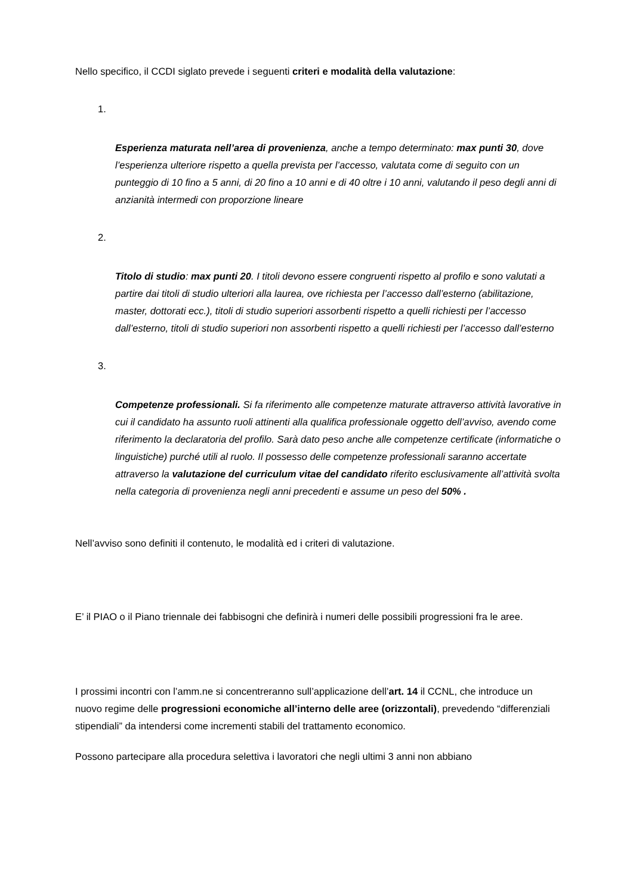Nello specifico, il CCDI siglato prevede i seguenti criteri e modalità della valutazione:
1.
Esperienza maturata nell’area di provenienza, anche a tempo determinato: max punti 30, dove l’esperienza ulteriore rispetto a quella prevista per l’accesso, valutata come di seguito con un punteggio di 10 fino a 5 anni, di 20 fino a 10 anni e di 40 oltre i 10 anni, valutando il peso degli anni di anzianità intermedi con proporzione lineare
2.
Titolo di studio: max punti 20. I titoli devono essere congruenti rispetto al profilo e sono valutati a partire dai titoli di studio ulteriori alla laurea, ove richiesta per l’accesso dall’esterno (abilitazione, master, dottorati ecc.), titoli di studio superiori assorbenti rispetto a quelli richiesti per l’accesso dall’esterno, titoli di studio superiori non assorbenti rispetto a quelli richiesti per l’accesso dall’esterno
3.
Competenze professionali. Si fa riferimento alle competenze maturate attraverso attività lavorative in cui il candidato ha assunto ruoli attinenti alla qualifica professionale oggetto dell’avviso, avendo come riferimento la declaratoria del profilo. Sarà dato peso anche alle competenze certificate (informatiche o linguistiche) purché utili al ruolo. Il possesso delle competenze professionali saranno accertate attraverso la valutazione del curriculum vitae del candidato riferito esclusivamente all’attività svolta nella categoria di provenienza negli anni precedenti e assume un peso del 50% .
Nell’avviso sono definiti il contenuto, le modalità ed i criteri di valutazione.
E’ il PIAO o il Piano triennale dei fabbisogni che definirà i numeri delle possibili progressioni fra le aree.
I prossimi incontri con l’amm.ne si concentreranno sull’applicazione dell’art. 14 il CCNL, che introduce un nuovo regime delle progressioni economiche all’interno delle aree (orizzontali), prevedendo “differenziali stipendiali” da intendersi come incrementi stabili del trattamento economico.
Possono partecipare alla procedura selettiva i lavoratori che negli ultimi 3 anni non abbiano